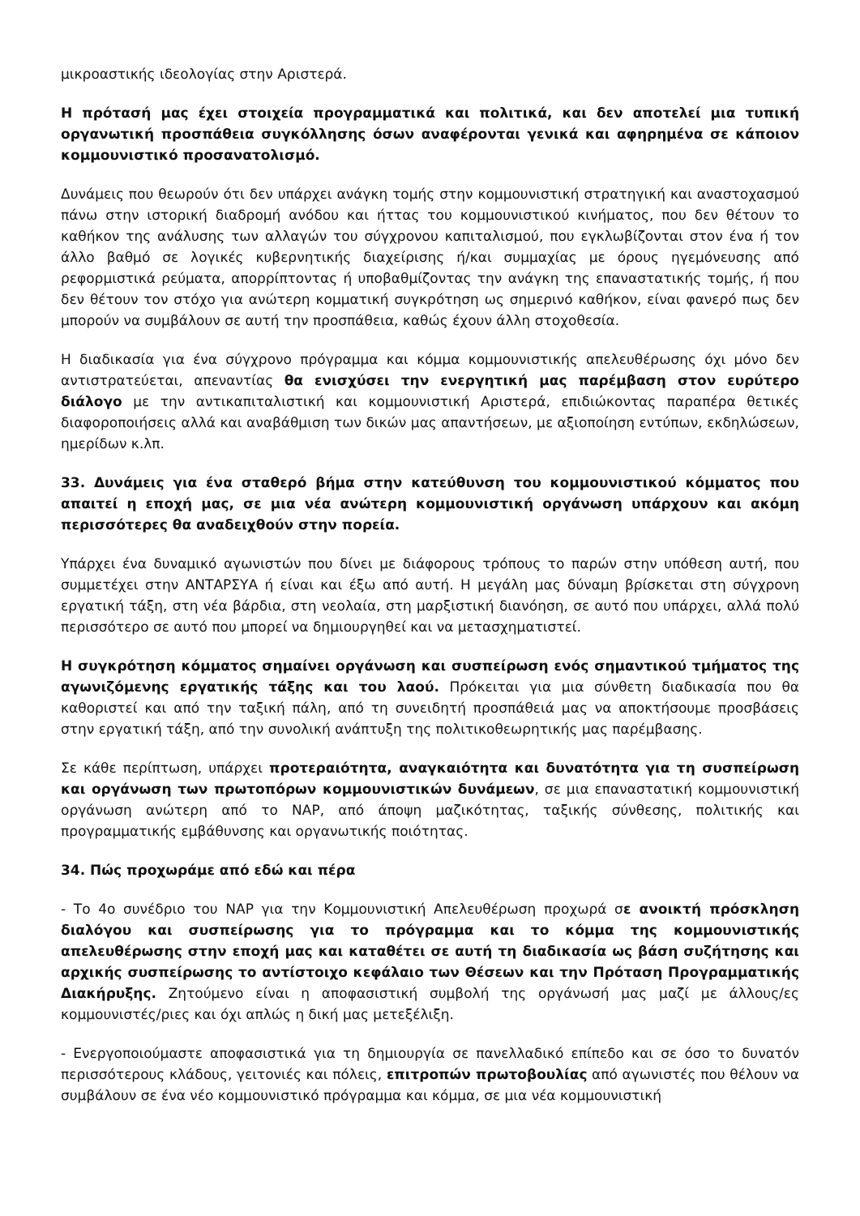μικροαστικής ιδεολογίας στην Αριστερά.
Η πρότασή μας έχει στοιχεία προγραμματικά και πολιτικά, και δεν αποτελεί μια τυπική οργανωτική προσπάθεια συγκόλλησης όσων αναφέρονται γενικά και αφηρημένα σε κάποιον κομμουνιστικό προσανατολισμό.
Δυνάμεις που θεωρούν ότι δεν υπάρχει ανάγκη τομής στην κομμουνιστική στρατηγική και αναστοχασμού πάνω στην ιστορική διαδρομή ανόδου και ήττας του κομμουνιστικού κινήματος, που δεν θέτουν το καθήκον της ανάλυσης των αλλαγών του σύγχρονου καπιταλισμού, που εγκλωβίζονται στον ένα ή τον άλλο βαθμό σε λογικές κυβερνητικής διαχείρισης ή/και συμμαχίας με όρους ηγεμόνευσης από ρεφορμιστικά ρεύματα, απορρίπτοντας ή υποβαθμίζοντας την ανάγκη της επαναστατικής τομής, ή που δεν θέτουν τον στόχο για ανώτερη κομματική συγκρότηση ως σημερινό καθήκον, είναι φανερό πως δεν μπορούν να συμβάλουν σε αυτή την προσπάθεια, καθώς έχουν άλλη στοχοθεσία.
Η διαδικασία για ένα σύγχρονο πρόγραμμα και κόμμα κομμουνιστικής απελευθέρωσης όχι μόνο δεν αντιστρατεύεται, απεναντίας θα ενισχύσει την ενεργητική μας παρέμβαση στον ευρύτερο διάλογο με την αντικαπιταλιστική και κομμουνιστική Αριστερά, επιδιώκοντας παραπέρα θετικές διαφοροποιήσεις αλλά και αναβάθμιση των δικών μας απαντήσεων, με αξιοποίηση εντύπων, εκδηλώσεων, ημερίδων κ.λπ.
33. Δυνάμεις για ένα σταθερό βήμα στην κατεύθυνση του κομμουνιστικού κόμματος που απαιτεί η εποχή μας, σε μια νέα ανώτερη κομμουνιστική οργάνωση υπάρχουν και ακόμη περισσότερες θα αναδειχθούν στην πορεία.
Υπάρχει ένα δυναμικό αγωνιστών που δίνει με διάφορους τρόπους το παρών στην υπόθεση αυτή, που συμμετέχει στην ΑΝΤΑΡΣΥΑ ή είναι και έξω από αυτή. Η μεγάλη μας δύναμη βρίσκεται στη σύγχρονη εργατική τάξη, στη νέα βάρδια, στη νεολαία, στη μαρξιστική διανόηση, σε αυτό που υπάρχει, αλλά πολύ περισσότερο σε αυτό που μπορεί να δημιουργηθεί και να μετασχηματιστεί.
Η συγκρότηση κόμματος σημαίνει οργάνωση και συσπείρωση ενός σημαντικού τμήματος της αγωνιζόμενης εργατικής τάξης και του λαού. Πρόκειται για μια σύνθετη διαδικασία που θα καθοριστεί και από την ταξική πάλη, από τη συνειδητή προσπάθειά μας να αποκτήσουμε προσβάσεις στην εργατική τάξη, από την συνολική ανάπτυξη της πολιτικοθεωρητικής μας παρέμβασης.
Σε κάθε περίπτωση, υπάρχει προτεραιότητα, αναγκαιότητα και δυνατότητα για τη συσπείρωση και οργάνωση των πρωτοπόρων κομμουνιστικών δυνάμεων, σε μια επαναστατική κομμουνιστική οργάνωση ανώτερη από το ΝΑΡ, από άποψη μαζικότητας, ταξικής σύνθεσης, πολιτικής και προγραμματικής εμβάθυνσης και οργανωτικής ποιότητας.
34. Πώς προχωράμε από εδώ και πέρα
- Το 4ο συνέδριο του ΝΑΡ για την Κομμουνιστική Απελευθέρωση προχωρά σε ανοικτή πρόσκληση διαλόγου και συσπείρωσης για το πρόγραμμα και το κόμμα της κομμουνιστικής απελευθέρωσης στην εποχή μας και καταθέτει σε αυτή τη διαδικασία ως βάση συζήτησης και αρχικής συσπείρωσης το αντίστοιχο κεφάλαιο των Θέσεων και την Πρόταση Προγραμματικής Διακήρυξης. Ζητούμενο είναι η αποφασιστική συμβολή της οργάνωσή μας μαζί με άλλους/ες κομμουνιστές/ριες και όχι απλώς η δική μας μετεξέλιξη.
- Ενεργοποιούμαστε αποφασιστικά για τη δημιουργία σε πανελλαδικό επίπεδο και σε όσο το δυνατόν περισσότερους κλάδους, γειτονιές και πόλεις, επιτροπών πρωτοβουλίας από αγωνιστές που θέλουν να συμβάλουν σε ένα νέο κομμουνιστικό πρόγραμμα και κόμμα, σε μια νέα κομμουνιστική